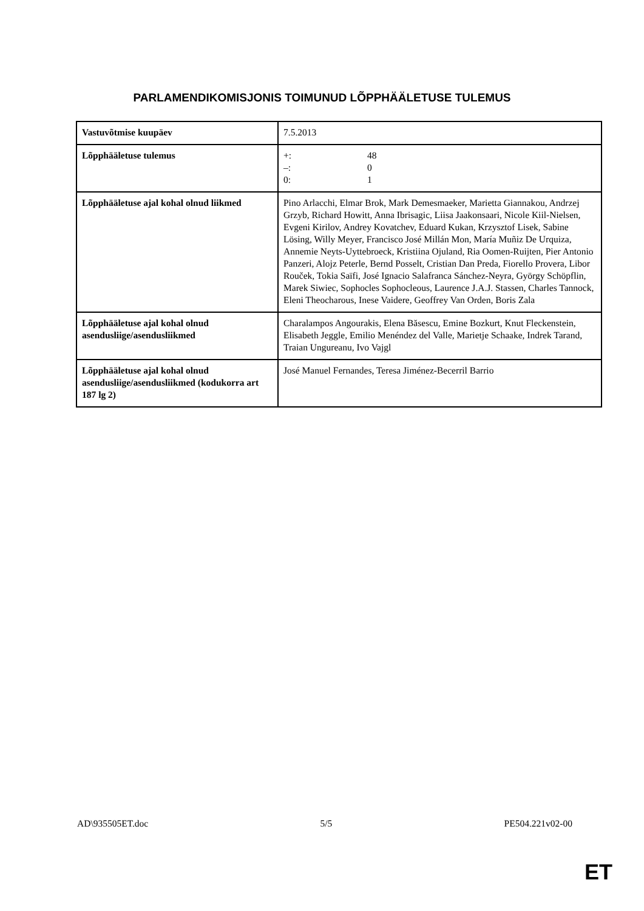PARLAMENDIKOMISJONIS TOIMUNUD LÕPPHÄÄLETUSE TULEMUS
| Vastuvõtmise kuupäev | 7.5.2013 |
| Lõpphääletuse tulemus | +: 48 –: 0 0: 1 |
| Lõpphääletuse ajal kohal olnud liikmed | Pino Arlacchi, Elmar Brok, Mark Demesmaeker, Marietta Giannakou, Andrzej Grzyb, Richard Howitt, Anna Ibrisagic, Liisa Jaakonsaari, Nicole Kiil-Nielsen, Evgeni Kirilov, Andrey Kovatchev, Eduard Kukan, Krzysztof Lisek, Sabine Lösing, Willy Meyer, Francisco José Millán Mon, María Muñiz De Urquiza, Annemie Neyts-Uyttebroeck, Kristiina Ojuland, Ria Oomen-Ruijten, Pier Antonio Panzeri, Alojz Peterle, Bernd Posselt, Cristian Dan Preda, Fiorello Provera, Libor Rouček, Tokia Saïfi, José Ignacio Salafranca Sánchez-Neyra, György Schöpflin, Marek Siwiec, Sophocles Sophocleous, Laurence J.A.J. Stassen, Charles Tannock, Eleni Theocharous, Inese Vaidere, Geoffrey Van Orden, Boris Zala |
| Lõpphääletuse ajal kohal olnud asendusliige/asendusliikmed | Charalampos Angourakis, Elena Băsescu, Emine Bozkurt, Knut Fleckenstein, Elisabeth Jeggle, Emilio Menéndez del Valle, Marietje Schaake, Indrek Tarand, Traian Ungureanu, Ivo Vajgl |
| Lõpphääletuse ajal kohal olnud asendusliige/asendusliikmed (kodukorra art 187 lg 2) | José Manuel Fernandes, Teresa Jiménez-Becerril Barrio |
AD\935505ET.doc 5/5 PE504.221v02-00
ET